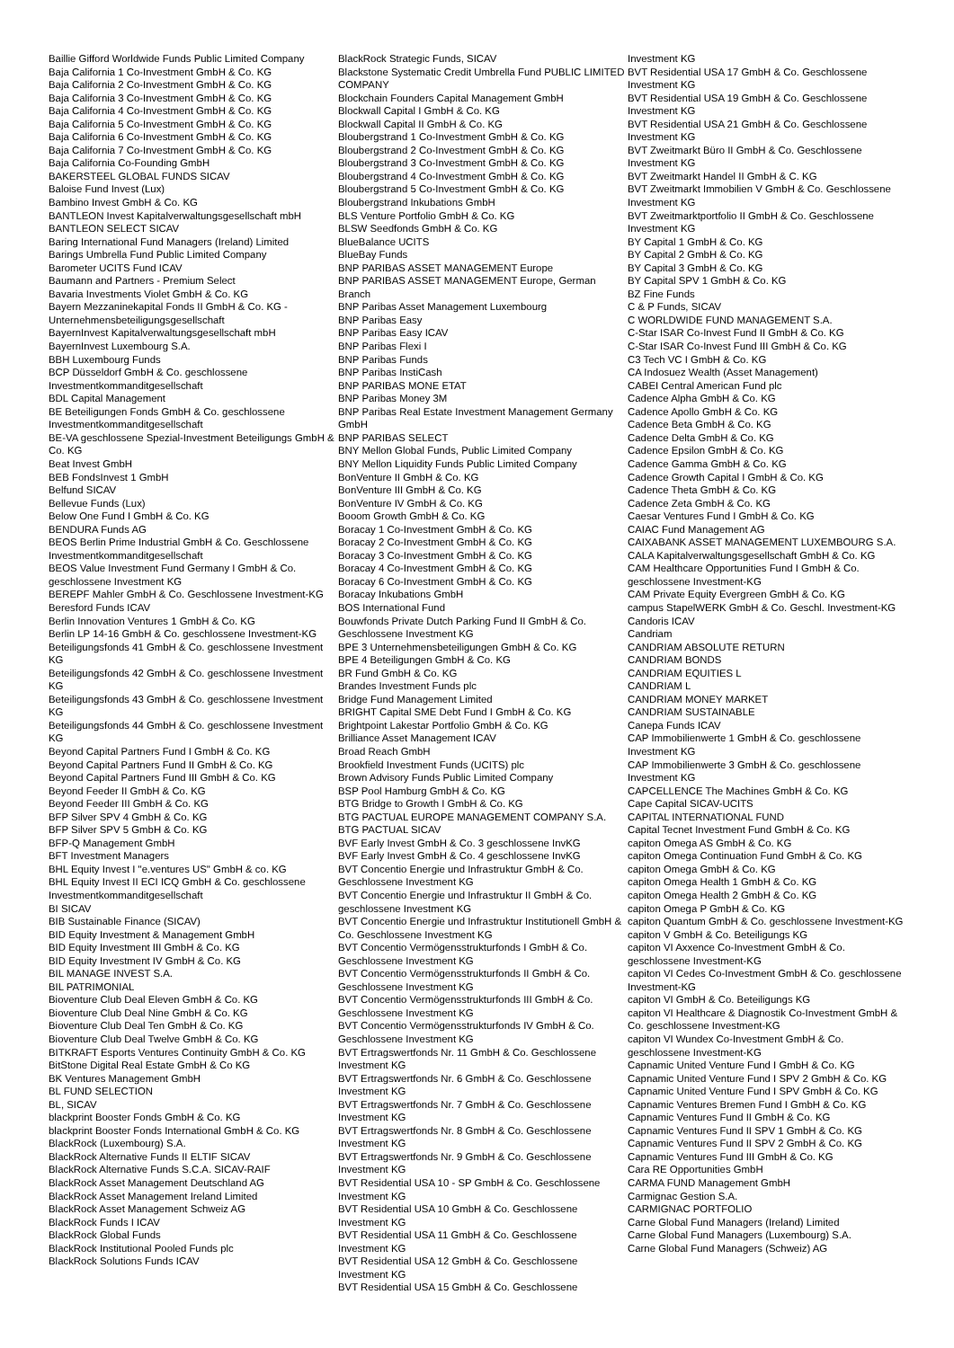Baillie Gifford Worldwide Funds Public Limited Company
Baja California 1 Co-Investment GmbH & Co. KG
Baja California 2 Co-Investment GmbH & Co. KG
Baja California 3 Co-Investment GmbH & Co. KG
Baja California 4 Co-Investment GmbH & Co. KG
Baja California 5 Co-Investment GmbH & Co. KG
Baja California 6 Co-Investment GmbH & Co. KG
Baja California 7 Co-Investment GmbH & Co. KG
Baja California Co-Founding GmbH
BAKERSTEEL GLOBAL FUNDS SICAV
Baloise Fund Invest (Lux)
Bambino Invest GmbH & Co. KG
BANTLEON Invest Kapitalverwaltungsgesellschaft mbH
BANTLEON SELECT SICAV
Baring International Fund Managers (Ireland) Limited
Barings Umbrella Fund Public Limited Company
Barometer UCITS Fund ICAV
Baumann and Partners - Premium Select
Bavaria Investments Violet GmbH & Co. KG
Bayern Mezzaninekapital Fonds II GmbH & Co. KG - Unternehmensbeteiligungsgesellschaft
BayernInvest Kapitalverwaltungsgesellschaft mbH
BayernInvest Luxembourg S.A.
BBH Luxembourg Funds
BCP Düsseldorf GmbH & Co. geschlossene Investmentkommanditgesellschaft
BDL Capital Management
BE Beteiligungen Fonds GmbH & Co. geschlossene Investmentkommanditgesellschaft
BE-VA geschlossene Spezial-Investment Beteiligungs GmbH & Co. KG
Beat Invest GmbH
BEB FondsInvest 1 GmbH
Belfund SICAV
Bellevue Funds (Lux)
Below One Fund I GmbH & Co. KG
BENDURA Funds AG
BEOS Berlin Prime Industrial GmbH & Co. Geschlossene Investmentkommanditgesellschaft
BEOS Value Investment Fund Germany I GmbH & Co. geschlossene Investment KG
BEREPF Mahler GmbH & Co. Geschlossene Investment-KG
Beresford Funds ICAV
Berlin Innovation Ventures 1 GmbH & Co. KG
Berlin LP 14-16 GmbH & Co. geschlossene Investment-KG
Beteiligungsfonds 41 GmbH & Co. geschlossene Investment KG
Beteiligungsfonds 42 GmbH & Co. geschlossene Investment KG
Beteiligungsfonds 43 GmbH & Co. geschlossene Investment KG
Beteiligungsfonds 44 GmbH & Co. geschlossene Investment KG
Beyond Capital Partners Fund I GmbH & Co. KG
Beyond Capital Partners Fund II GmbH & Co. KG
Beyond Capital Partners Fund III GmbH & Co. KG
Beyond Feeder II GmbH & Co. KG
Beyond Feeder III GmbH & Co. KG
BFP Silver SPV 4 GmbH & Co. KG
BFP Silver SPV 5 GmbH & Co. KG
BFP-Q Management GmbH
BFT Investment Managers
BHL Equity Invest I "e.ventures US" GmbH & co. KG
BHL Equity Invest II ECI ICQ GmbH & Co. geschlossene Investmentkommanditgesellschaft
BI SICAV
BIB Sustainable Finance (SICAV)
BID Equity Investment & Management GmbH
BID Equity Investment III GmbH & Co. KG
BID Equity Investment IV GmbH & Co. KG
BIL MANAGE INVEST S.A.
BIL PATRIMONIAL
Bioventure Club Deal Eleven GmbH & Co. KG
Bioventure Club Deal Nine GmbH & Co. KG
Bioventure Club Deal Ten GmbH & Co. KG
Bioventure Club Deal Twelve GmbH & Co. KG
BITKRAFT Esports Ventures Continuity GmbH & Co. KG
BitStone Digital Real Estate GmbH & Co KG
BK Ventures Management GmbH
BL FUND SELECTION
BL, SICAV
blackprint Booster Fonds GmbH & Co. KG
blackprint Booster Fonds International GmbH & Co. KG
BlackRock (Luxembourg) S.A.
BlackRock Alternative Funds II ELTIF SICAV
BlackRock Alternative Funds S.C.A. SICAV-RAIF
BlackRock Asset Management Deutschland AG
BlackRock Asset Management Ireland Limited
BlackRock Asset Management Schweiz AG
BlackRock Funds I ICAV
BlackRock Global Funds
BlackRock Institutional Pooled Funds plc
BlackRock Solutions Funds ICAV
BlackRock Strategic Funds, SICAV
Blackstone Systematic Credit Umbrella Fund PUBLIC LIMITED COMPANY
Blockchain Founders Capital Management GmbH
Blockwall Capital I GmbH & Co. KG
Blockwall Capital II GmbH & Co. KG
Bloubergstrand 1 Co-Investment GmbH & Co. KG
Bloubergstrand 2 Co-Investment GmbH & Co. KG
Bloubergstrand 3 Co-Investment GmbH & Co. KG
Bloubergstrand 4 Co-Investment GmbH & Co. KG
Bloubergstrand 5 Co-Investment GmbH & Co. KG
Bloubergstrand Inkubations GmbH
BLS Venture Portfolio GmbH & Co. KG
BLSW Seedfonds GmbH & Co. KG
BlueBalance UCITS
BlueBay Funds
BNP PARIBAS ASSET MANAGEMENT Europe
BNP PARIBAS ASSET MANAGEMENT Europe, German Branch
BNP Paribas Asset Management Luxembourg
BNP Paribas Easy
BNP Paribas Easy ICAV
BNP Paribas Flexi I
BNP Paribas Funds
BNP Paribas InstiCash
BNP PARIBAS MONE ETAT
BNP Paribas Money 3M
BNP Paribas Real Estate Investment Management Germany GmbH
BNP PARIBAS SELECT
BNY Mellon Global Funds, Public Limited Company
BNY Mellon Liquidity Funds Public Limited Company
BonVenture II GmbH & Co. KG
BonVenture III GmbH & Co. KG
BonVenture IV GmbH & Co. KG
Booom Growth GmbH & Co. KG
Boracay 1 Co-Investment GmbH & Co. KG
Boracay 2 Co-Investment GmbH & Co. KG
Boracay 3 Co-Investment GmbH & Co. KG
Boracay 4 Co-Investment GmbH & Co. KG
Boracay 6 Co-Investment GmbH & Co. KG
Boracay Inkubations GmbH
BOS International Fund
Bouwfonds Private Dutch Parking Fund II GmbH & Co. Geschlossene Investment KG
BPE 3 Unternehmensbeteiligungen GmbH & Co. KG
BPE 4 Beteiligungen GmbH & Co. KG
BR Fund GmbH & Co. KG
Brandes Investment Funds plc
Bridge Fund Management Limited
BRIGHT Capital SME Debt Fund I GmbH & Co. KG
Brightpoint Lakestar Portfolio GmbH & Co. KG
Brilliance Asset Management ICAV
Broad Reach GmbH
Brookfield Investment Funds (UCITS) plc
Brown Advisory Funds Public Limited Company
BSP Pool Hamburg GmbH & Co. KG
BTG Bridge to Growth I GmbH & Co. KG
BTG PACTUAL EUROPE MANAGEMENT COMPANY S.A.
BTG PACTUAL SICAV
BVF Early Invest GmbH & Co. 3 geschlossene InvKG
BVF Early Invest GmbH & Co. 4 geschlossene InvKG
BVT Concentio Energie und Infrastruktur GmbH & Co. Geschlossene Investment KG
BVT Concentio Energie und Infrastruktur II GmbH & Co. geschlossene Investment KG
BVT Concentio Energie und Infrastruktur Institutionell GmbH & Co. Geschlossene Investment KG
BVT Concentio Vermögensstrukturfonds I GmbH & Co. Geschlossene Investment KG
BVT Concentio Vermögensstrukturfonds II GmbH & Co. Geschlossene Investment KG
BVT Concentio Vermögensstrukturfonds III GmbH & Co. Geschlossene Investment KG
BVT Concentio Vermögensstrukturfonds IV GmbH & Co. Geschlossene Investment KG
BVT Ertragswertfonds Nr. 11 GmbH & Co. Geschlossene Investment KG
BVT Ertragswertfonds Nr. 6 GmbH & Co. Geschlossene Investment KG
BVT Ertragswertfonds Nr. 7 GmbH & Co. Geschlossene Investment KG
BVT Ertragswertfonds Nr. 8 GmbH & Co. Geschlossene Investment KG
BVT Ertragswertfonds Nr. 9 GmbH & Co. Geschlossene Investment KG
BVT Residential USA 10 - SP GmbH & Co. Geschlossene Investment KG
BVT Residential USA 10 GmbH & Co. Geschlossene Investment KG
BVT Residential USA 11 GmbH & Co. Geschlossene Investment KG
BVT Residential USA 12 GmbH & Co. Geschlossene Investment KG
BVT Residential USA 15 GmbH & Co. Geschlossene
Investment KG
BVT Residential USA 17 GmbH & Co. Geschlossene Investment KG
BVT Residential USA 19 GmbH & Co. Geschlossene Investment KG
BVT Residential USA 21 GmbH & Co. Geschlossene Investment KG
BVT Zweitmarkt Büro II GmbH & Co. Geschlossene Investment KG
BVT Zweitmarkt Handel II GmbH & C. KG
BVT Zweitmarkt Immobilien V GmbH & Co. Geschlossene Investment KG
BVT Zweitmarktportfolio II GmbH & Co. Geschlossene Investment KG
BY Capital 1 GmbH & Co. KG
BY Capital 2 GmbH & Co. KG
BY Capital 3 GmbH & Co. KG
BY Capital SPV 1 GmbH & Co. KG
BZ Fine Funds
C & P Funds, SICAV
C WORLDWIDE FUND MANAGEMENT S.A.
C-Star ISAR Co-Invest Fund II GmbH & Co. KG
C-Star ISAR Co-Invest Fund III GmbH & Co. KG
C3 Tech VC I GmbH & Co. KG
CA Indosuez Wealth (Asset Management)
CABEI Central American Fund plc
Cadence Alpha GmbH & Co. KG
Cadence Apollo GmbH & Co. KG
Cadence Beta GmbH & Co. KG
Cadence Delta GmbH & Co. KG
Cadence Epsilon GmbH & Co. KG
Cadence Gamma GmbH & Co. KG
Cadence Growth Capital I GmbH & Co. KG
Cadence Theta GmbH & Co. KG
Cadence Zeta GmbH & Co. KG
Caesar Ventures Fund I GmbH & Co. KG
CAIAC Fund Management AG
CAIXABANK ASSET MANAGEMENT LUXEMBOURG S.A.
CALA Kapitalverwaltungsgesellschaft GmbH & Co. KG
CAM Healthcare Opportunities Fund I GmbH & Co. geschlossene Investment-KG
CAM Private Equity Evergreen GmbH & Co. KG
campus StapelWERK GmbH & Co. Geschl. Investment-KG
Candoris ICAV
Candriam
CANDRIAM ABSOLUTE RETURN
CANDRIAM BONDS
CANDRIAM EQUITIES L
CANDRIAM L
CANDRIAM MONEY MARKET
CANDRIAM SUSTAINABLE
Canepa Funds ICAV
CAP Immobilienwerte 1 GmbH & Co. geschlossene Investment KG
CAP Immobilienwerte 3 GmbH & Co. geschlossene Investment KG
CAPCELLENCE The Machines GmbH & Co. KG
Cape Capital SICAV-UCITS
CAPITAL INTERNATIONAL FUND
Capital Tecnet Investment Fund GmbH & Co. KG
capiton Omega AS GmbH & Co. KG
capiton Omega Continuation Fund GmbH & Co. KG
capiton Omega GmbH & Co. KG
capiton Omega Health 1 GmbH & Co. KG
capiton Omega Health 2 GmbH & Co. KG
capiton Omega P GmbH & Co. KG
capiton Quantum GmbH & Co. geschlossene Investment-KG
capiton V GmbH & Co. Beteiligungs KG
capiton VI Axxence Co-Investment GmbH & Co. geschlossene Investment-KG
capiton VI Cedes Co-Investment GmbH & Co. geschlossene Investment-KG
capiton VI GmbH & Co. Beteiligungs KG
capiton VI Healthcare & Diagnostik Co-Investment GmbH & Co. geschlossene Investment-KG
capiton VI Wundex Co-Investment GmbH & Co. geschlossene Investment-KG
Capnamic United Venture Fund I GmbH & Co. KG
Capnamic United Venture Fund I SPV 2 GmbH & Co. KG
Capnamic United Venture Fund I SPV GmbH & Co. KG
Capnamic Ventures Bremen Fund I GmbH & Co. KG
Capnamic Ventures Fund II GmbH & Co. KG
Capnamic Ventures Fund II SPV 1 GmbH & Co. KG
Capnamic Ventures Fund II SPV 2 GmbH & Co. KG
Capnamic Ventures Fund III GmbH & Co. KG
Cara RE Opportunities GmbH
CARMA FUND Management GmbH
Carmignac Gestion S.A.
CARMIGNAC PORTFOLIO
Carne Global Fund Managers (Ireland) Limited
Carne Global Fund Managers (Luxembourg) S.A.
Carne Global Fund Managers (Schweiz) AG